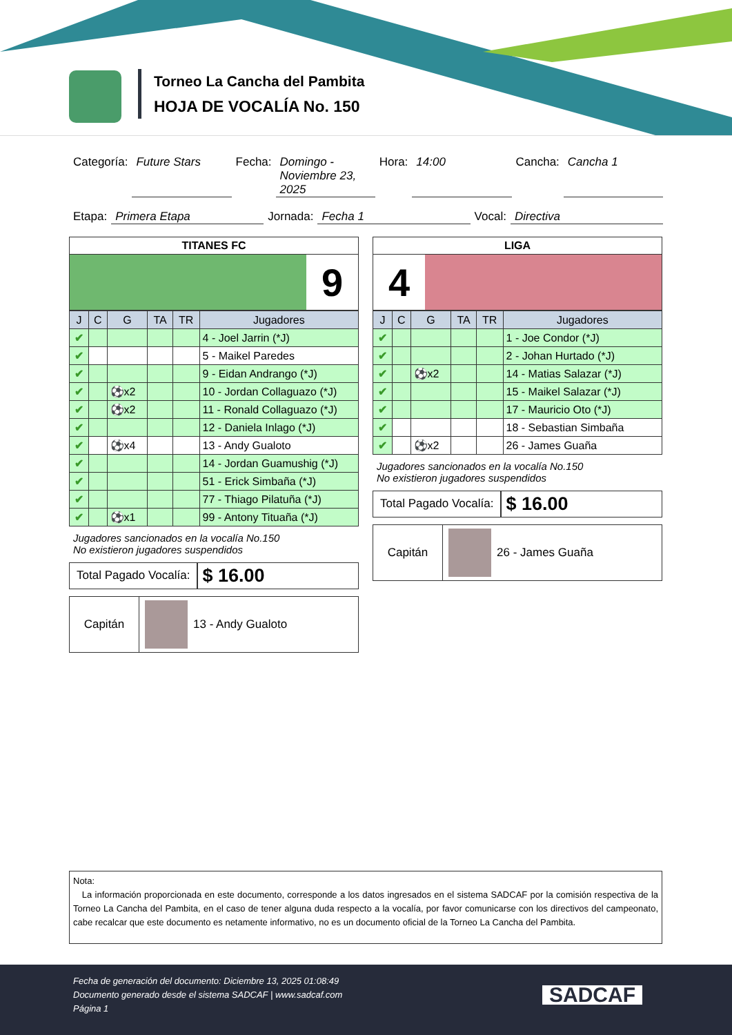Torneo La Cancha del Pambita
HOJA DE VOCALÍA No. 150
Categoría: Future Stars Fecha: Domingo - Noviembre 23, 2025 Hora: 14:00 Cancha: Cancha 1
Etapa: Primera Etapa Jornada: Fecha 1 Vocal: Directiva
TITANES FC
9
| J | C | G | TA | TR | Jugadores |
| --- | --- | --- | --- | --- | --- |
| ✔ | | | | | 4 - Joel Jarrin (*J) |
| ✔ | | | | | 5 - Maikel Paredes |
| ✔ | | | | | 9 - Eidan Andrango (*J) |
| ✔ | | ⚽x2 | | | 10 - Jordan Collaguazo (*J) |
| ✔ | | ⚽x2 | | | 11 - Ronald Collaguazo (*J) |
| ✔ | | | | | 12 - Daniela Inlago (*J) |
| ✔ | | ⚽x4 | | | 13 - Andy Gualoto |
| ✔ | | | | | 14 - Jordan Guamushig (*J) |
| ✔ | | | | | 51 - Erick Simbaña (*J) |
| ✔ | | | | | 77 - Thiago Pilatuña (*J) |
| ✔ | | ⚽x1 | | | 99 - Antony Tituaña (*J) |
Jugadores sancionados en la vocalía No.150
No existieron jugadores suspendidos
Total Pagado Vocalía:
$ 16.00
Capitán
13 - Andy Gualoto
LIGA
4
| J | C | G | TA | TR | Jugadores |
| --- | --- | --- | --- | --- | --- |
| ✔ | | | | | 1 - Joe Condor (*J) |
| ✔ | | | | | 2 - Johan Hurtado (*J) |
| ✔ | | ⚽x2 | | | 14 - Matias Salazar (*J) |
| ✔ | | | | | 15 - Maikel Salazar (*J) |
| ✔ | | | | | 17 - Mauricio Oto (*J) |
| ✔ | | | | | 18 - Sebastian Simbaña |
| ✔ | | ⚽x2 | | | 26 - James Guaña |
Jugadores sancionados en la vocalía No.150
No existieron jugadores suspendidos
Total Pagado Vocalía:
$ 16.00
Capitán
26 - James Guaña
Nota:
La información proporcionada en este documento, corresponde a los datos ingresados en el sistema SADCAF por la comisión respectiva de la Torneo La Cancha del Pambita, en el caso de tener alguna duda respecto a la vocalía, por favor comunicarse con los directivos del campeonato, cabe recalcar que este documento es netamente informativo, no es un documento oficial de la Torneo La Cancha del Pambita.
Fecha de generación del documento: Diciembre 13, 2025 01:08:49
Documento generado desde el sistema SADCAF | www.sadcaf.com
Página 1
SADCAF